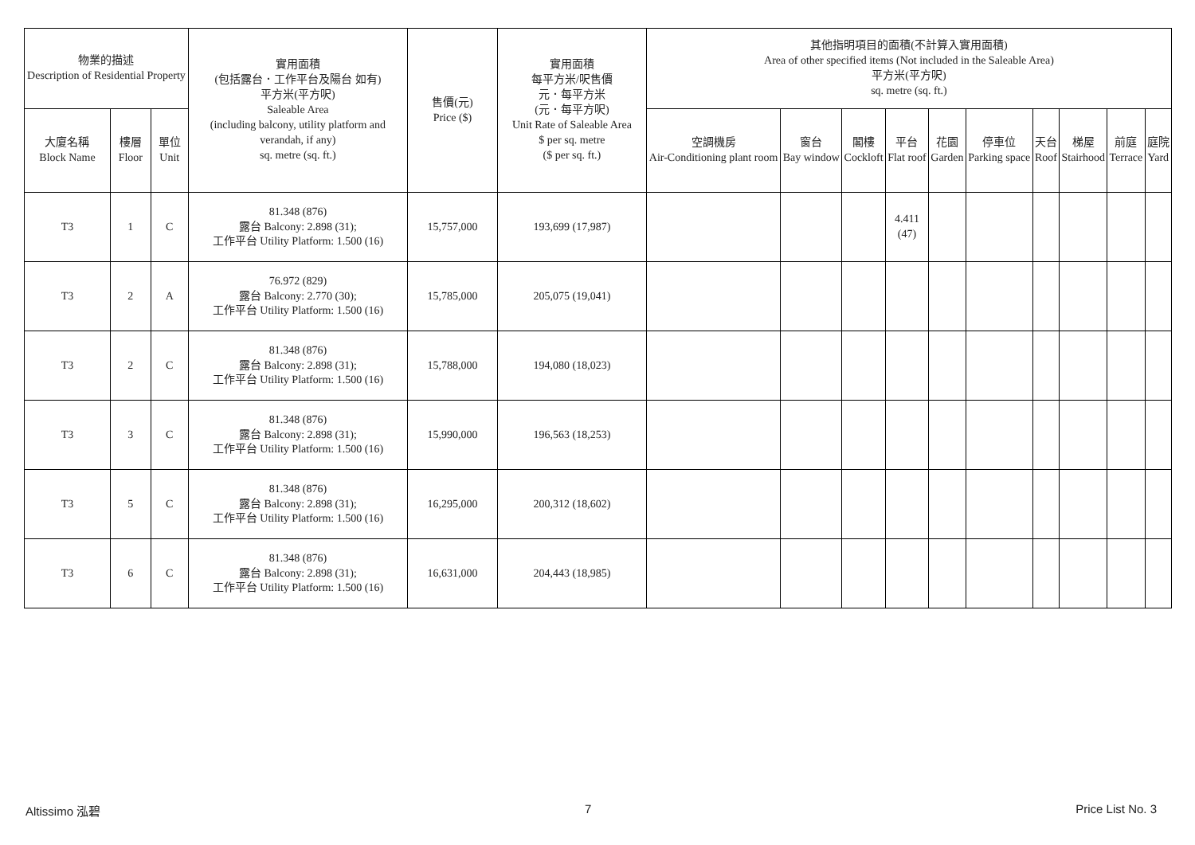| 物業的描述 Description of Residential Property | | | 實用面積 (包括露台．工作平台及陽台 如有) 平方米(平方呎) Saleable Area (including balcony, utility platform and verandah, if any) sq. metre (sq. ft.) | 售價(元) Price ($) | 實用面積 每平方米/呎售價 元．每平方米 (元．每平方呎) Unit Rate of Saleable Area $ per sq. metre ($ per sq. ft.) | 其他指明項目的面積(不計算入實用面積) Area of other specified items (Not included in the Saleable Area) 平方米(平方呎) sq. metre (sq. ft.) | | | | | | | | | |
| --- | --- | --- | --- | --- | --- | --- | --- | --- | --- | --- | --- | --- | --- | --- | --- |
| 大廈名稱 Block Name | 樓層 Floor | 單位 Unit | | | | 空調機房 Air-Conditioning plant room | 窗台 Bay window | 閣樓 Cockloft | 平台 Flat roof | 花園 Garden | 停車位 Parking space | 天台 Roof | 梯屋 Stairhood | 前庭 Terrace | 庭院 Yard |
| T3 | 1 | C | 81.348 (876) 露台 Balcony: 2.898 (31); 工作平台 Utility Platform: 1.500 (16) | 15,757,000 | 193,699 (17,987) | | | | 4.411 (47) | | | | | | |
| T3 | 2 | A | 76.972 (829) 露台 Balcony: 2.770 (30); 工作平台 Utility Platform: 1.500 (16) | 15,785,000 | 205,075 (19,041) | | | | | | | | | | |
| T3 | 2 | C | 81.348 (876) 露台 Balcony: 2.898 (31); 工作平台 Utility Platform: 1.500 (16) | 15,788,000 | 194,080 (18,023) | | | | | | | | | | |
| T3 | 3 | C | 81.348 (876) 露台 Balcony: 2.898 (31); 工作平台 Utility Platform: 1.500 (16) | 15,990,000 | 196,563 (18,253) | | | | | | | | | | |
| T3 | 5 | C | 81.348 (876) 露台 Balcony: 2.898 (31); 工作平台 Utility Platform: 1.500 (16) | 16,295,000 | 200,312 (18,602) | | | | | | | | | | |
| T3 | 6 | C | 81.348 (876) 露台 Balcony: 2.898 (31); 工作平台 Utility Platform: 1.500 (16) | 16,631,000 | 204,443 (18,985) | | | | | | | | | | |
Altissimo 泓碧 7 Price List No. 3